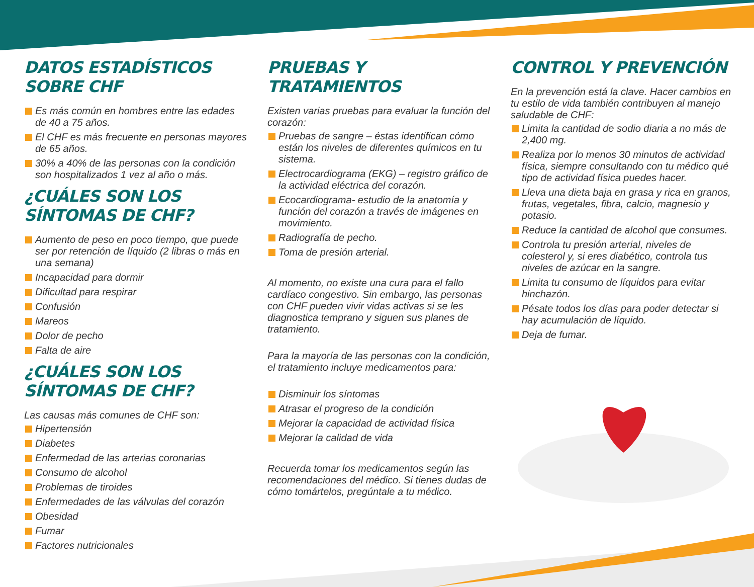DATOS ESTADÍSTICOS SOBRE CHF
Es más común en hombres entre las edades de 40 a 75 años.
El CHF es más frecuente en personas mayores de 65 años.
30% a 40% de las personas con la condición son hospitalizados 1 vez al año o más.
¿CUÁLES SON LOS SÍNTOMAS DE CHF?
Aumento de peso en poco tiempo, que puede ser por retención de líquido (2 libras o más en una semana)
Incapacidad para dormir
Dificultad para respirar
Confusión
Mareos
Dolor de pecho
Falta de aire
¿CUÁLES SON LOS SÍNTOMAS DE CHF?
Las causas más comunes de CHF son:
Hipertensión
Diabetes
Enfermedad de las arterias coronarias
Consumo de alcohol
Problemas de tiroides
Enfermedades de las válvulas del corazón
Obesidad
Fumar
Factores nutricionales
PRUEBAS Y TRATAMIENTOS
Existen varias pruebas para evaluar la función del corazón:
Pruebas de sangre – éstas identifican cómo están los niveles de diferentes químicos en tu sistema.
Electrocardiograma (EKG) – registro gráfico de la actividad eléctrica del corazón.
Ecocardiograma- estudio de la anatomía y función del corazón a través de imágenes en movimiento.
Radiografía de pecho.
Toma de presión arterial.
Al momento, no existe una cura para el fallo cardíaco congestivo. Sin embargo, las personas con CHF pueden vivir vidas activas si se les diagnostica temprano y siguen sus planes de tratamiento.
Para la mayoría de las personas con la condición, el tratamiento incluye medicamentos para:
Disminuir los síntomas
Atrasar el progreso de la condición
Mejorar la capacidad de actividad física
Mejorar la calidad de vida
Recuerda tomar los medicamentos según las recomendaciones del médico. Si tienes dudas de cómo tomártelos, pregúntale a tu médico.
CONTROL Y PREVENCIÓN
En la prevención está la clave. Hacer cambios en tu estilo de vida también contribuyen al manejo saludable de CHF:
Limita la cantidad de sodio diaria a no más de 2,400 mg.
Realiza por lo menos 30 minutos de actividad física, siempre consultando con tu médico qué tipo de actividad física puedes hacer.
Lleva una dieta baja en grasa y rica en granos, frutas, vegetales, fibra, calcio, magnesio y potasio.
Reduce la cantidad de alcohol que consumes.
Controla tu presión arterial, niveles de colesterol y, si eres diabético, controla tus niveles de azúcar en la sangre.
Limita tu consumo de líquidos para evitar hinchazón.
Pésate todos los días para poder detectar si hay acumulación de líquido.
Deja de fumar.